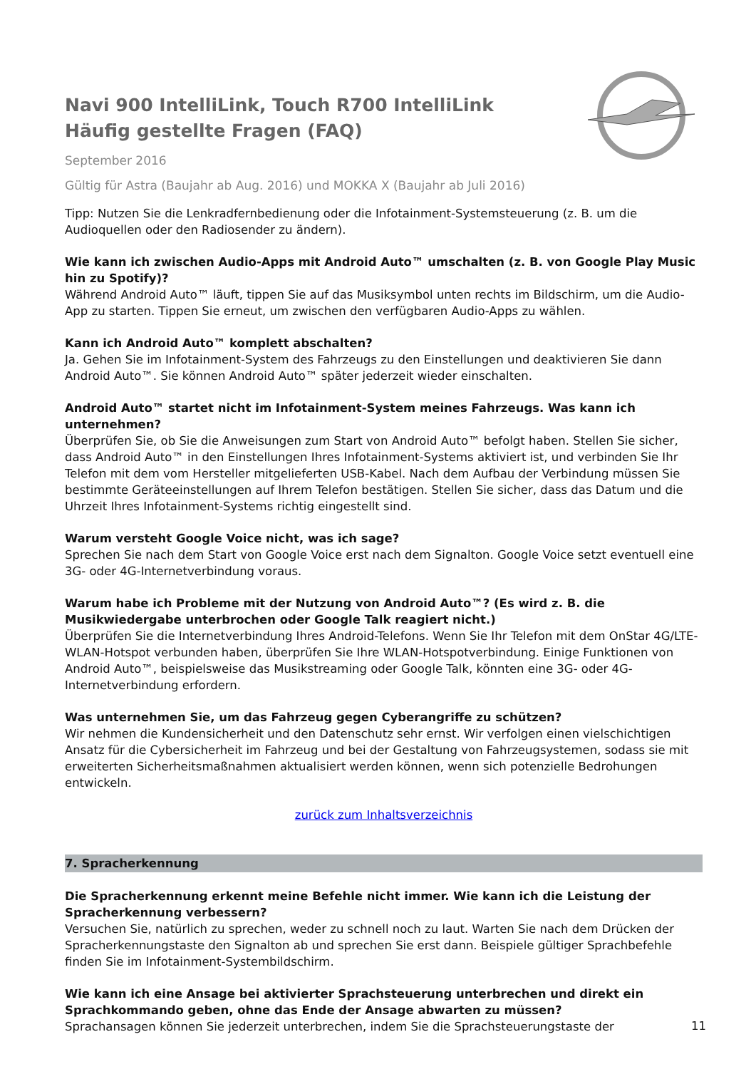Navi 900 IntelliLink, Touch R700 IntelliLink
Häufig gestellte Fragen (FAQ)
September 2016
Gültig für Astra (Baujahr ab Aug. 2016) und MOKKA X (Baujahr ab Juli 2016)
Tipp: Nutzen Sie die Lenkradfernbedienung oder die Infotainment-Systemsteuerung (z. B. um die Audioquellen oder den Radiosender zu ändern).
Wie kann ich zwischen Audio-Apps mit Android Auto™ umschalten (z. B. von Google Play Music hin zu Spotify)?
Während Android Auto™ läuft, tippen Sie auf das Musiksymbol unten rechts im Bildschirm, um die Audio-App zu starten. Tippen Sie erneut, um zwischen den verfügbaren Audio-Apps zu wählen.
Kann ich Android Auto™ komplett abschalten?
Ja. Gehen Sie im Infotainment-System des Fahrzeugs zu den Einstellungen und deaktivieren Sie dann Android Auto™. Sie können Android Auto™ später jederzeit wieder einschalten.
Android Auto™ startet nicht im Infotainment-System meines Fahrzeugs. Was kann ich unternehmen?
Überprüfen Sie, ob Sie die Anweisungen zum Start von Android Auto™ befolgt haben. Stellen Sie sicher, dass Android Auto™ in den Einstellungen Ihres Infotainment-Systems aktiviert ist, und verbinden Sie Ihr Telefon mit dem vom Hersteller mitgelieferten USB-Kabel. Nach dem Aufbau der Verbindung müssen Sie bestimmte Geräteeinstellungen auf Ihrem Telefon bestätigen. Stellen Sie sicher, dass das Datum und die Uhrzeit Ihres Infotainment-Systems richtig eingestellt sind.
Warum versteht Google Voice nicht, was ich sage?
Sprechen Sie nach dem Start von Google Voice erst nach dem Signalton. Google Voice setzt eventuell eine 3G- oder 4G-Internetverbindung voraus.
Warum habe ich Probleme mit der Nutzung von Android Auto™? (Es wird z. B. die Musikwiedergabe unterbrochen oder Google Talk reagiert nicht.)
Überprüfen Sie die Internetverbindung Ihres Android-Telefons. Wenn Sie Ihr Telefon mit dem OnStar 4G/LTE-WLAN-Hotspot verbunden haben, überprüfen Sie Ihre WLAN-Hotspotverbindung. Einige Funktionen von Android Auto™, beispielsweise das Musikstreaming oder Google Talk, könnten eine 3G- oder 4G-Internetverbindung erfordern.
Was unternehmen Sie, um das Fahrzeug gegen Cyberangriffe zu schützen?
Wir nehmen die Kundensicherheit und den Datenschutz sehr ernst. Wir verfolgen einen vielschichtigen Ansatz für die Cybersicherheit im Fahrzeug und bei der Gestaltung von Fahrzeugsystemen, sodass sie mit erweiterten Sicherheitsmaßnahmen aktualisiert werden können, wenn sich potenzielle Bedrohungen entwickeln.
zurück zum Inhaltsverzeichnis
7. Spracherkennung
Die Spracherkennung erkennt meine Befehle nicht immer. Wie kann ich die Leistung der Spracherkennung verbessern?
Versuchen Sie, natürlich zu sprechen, weder zu schnell noch zu laut. Warten Sie nach dem Drücken der Spracherkennungstaste den Signalton ab und sprechen Sie erst dann. Beispiele gültiger Sprachbefehle finden Sie im Infotainment-Systembildschirm.
Wie kann ich eine Ansage bei aktivierter Sprachsteuerung unterbrechen und direkt ein Sprachkommando geben, ohne das Ende der Ansage abwarten zu müssen?
Sprachansagen können Sie jederzeit unterbrechen, indem Sie die Sprachsteuerungstaste der
11